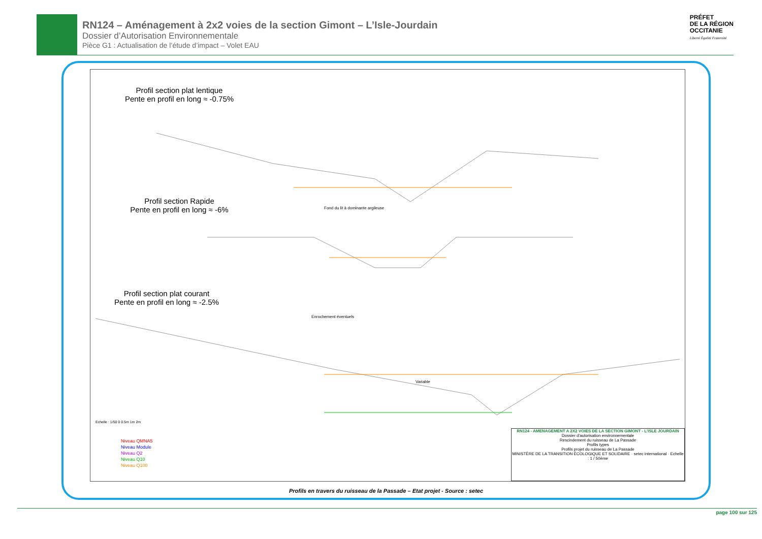RN124 – Aménagement à 2x2 voies de la section Gimont – L’Isle-Jourdain
Dossier d’Autorisation Environnementale
Pièce G1 : Actualisation de l’étude d’impact – Volet EAU
PRÉFET
DE LA RÉGION
OCCITANIE
Liberté Égalité Fraternité
Profil section plat lentique
Pente en profil en long ≈ -0.75%
Profil section Rapide
Pente en profil en long ≈ -6%
Profil section plat courant
Pente en profil en long ≈ -2.5%
Variable
Fond du lit à dominante argileuse
Enrochement éventuels
Niveau QMNA5
Niveau Module
Niveau Q2
Niveau Q10
Niveau Q100
Echelle : 1/50 0 0.5m 1m 2m
RN124 - AMENAGEMENT A 2X2 VOIES DE LA SECTION GIMONT - L'ISLE JOURDAIN
Dossier d'autorisation environnementale
Rescindement du ruisseau de La Passade
Profils types
Profils projet du ruisseau de La Passade
MINISTÈRE DE LA TRANSITION ÉCOLOGIQUE ET SOLIDAIRE · setec international · Echelle : 1 / 50ème
Profils en travers du ruisseau de la Passade – Etat projet - Source : setec
page 100 sur 125